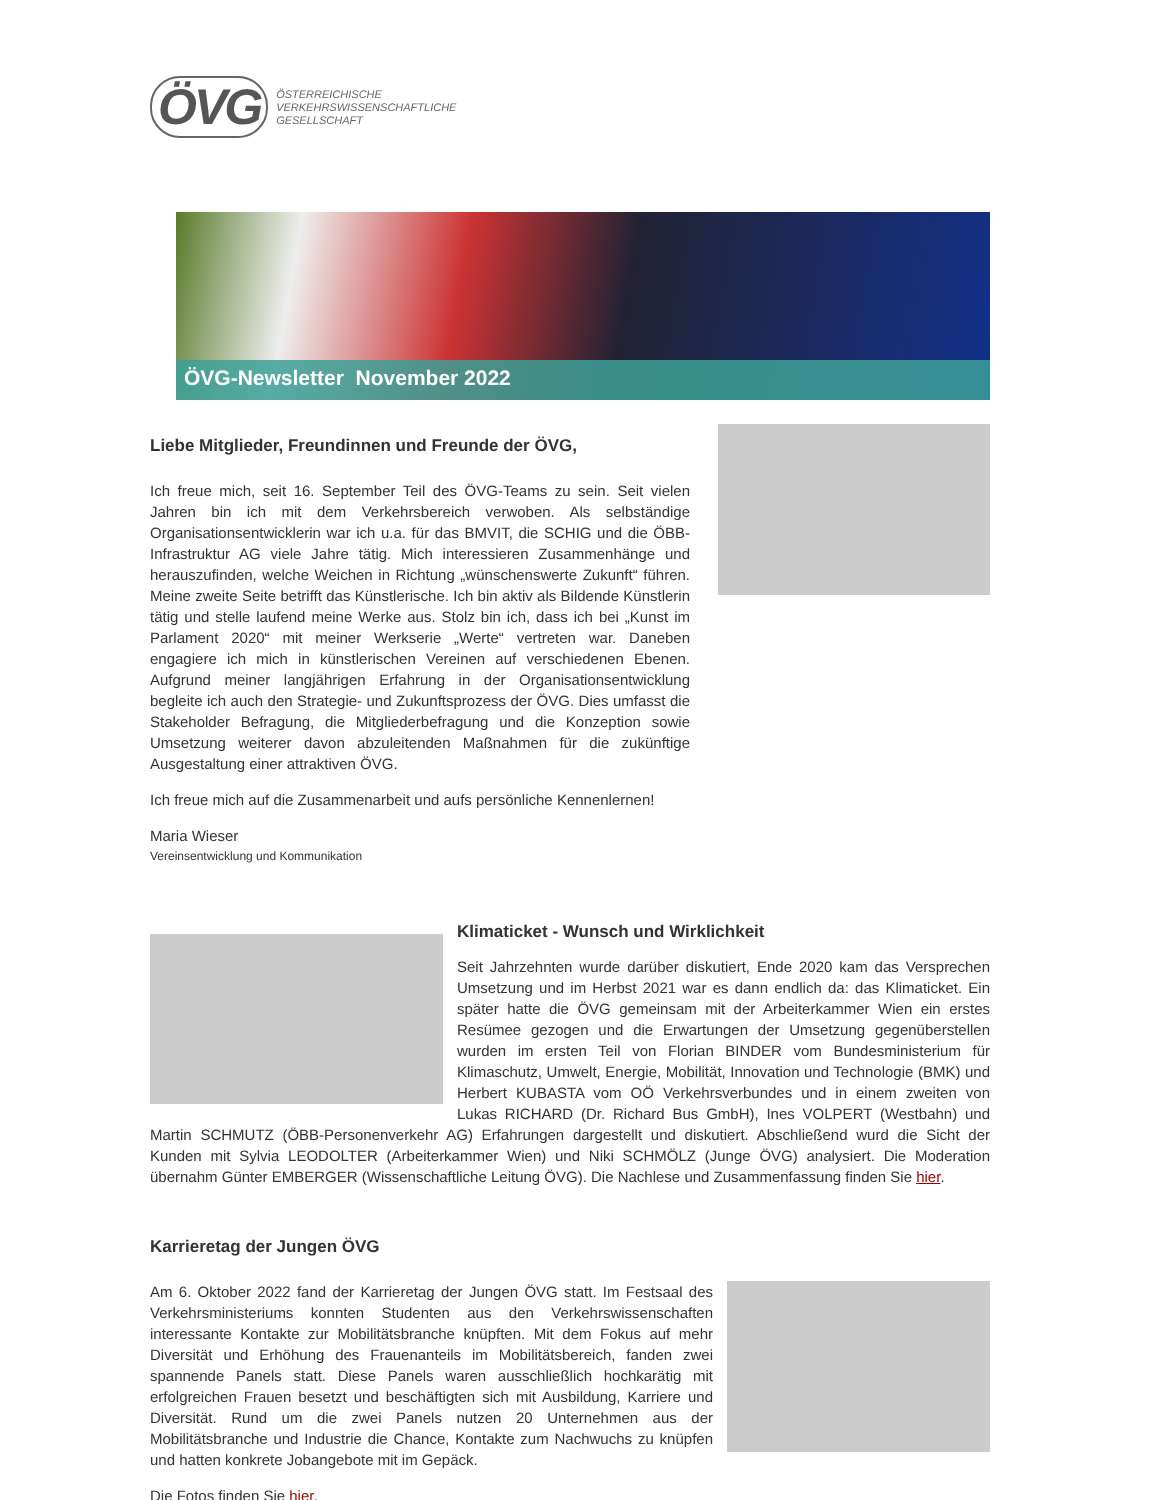ÖVG
ÖSTERREICHISCHE
VERKEHRSWISSENSCHAFTLICHE
GESELLSCHAFT
ÖVG-Newsletter November 2022
Liebe Mitglieder, Freundinnen und Freunde der ÖVG,
Ich freue mich, seit 16. September Teil des ÖVG-Teams zu sein. Seit vielen Jahren bin ich mit dem Verkehrsbereich verwoben. Als selbständige Organisationsentwicklerin war ich u.a. für das BMVIT, die SCHIG und die ÖBB-Infrastruktur AG viele Jahre tätig. Mich interessieren Zusammenhänge und herauszufinden, welche Weichen in Richtung „wünschenswerte Zukunft“ führen. Meine zweite Seite betrifft das Künstlerische. Ich bin aktiv als Bildende Künstlerin tätig und stelle laufend meine Werke aus. Stolz bin ich, dass ich bei „Kunst im Parlament 2020“ mit meiner Werkserie „Werte“ vertreten war. Daneben engagiere ich mich in künstlerischen Vereinen auf verschiedenen Ebenen. Aufgrund meiner langjährigen Erfahrung in der Organisationsentwicklung begleite ich auch den Strategie- und Zukunftsprozess der ÖVG. Dies umfasst die Stakeholder Befragung, die Mitgliederbefragung und die Konzeption sowie Umsetzung weiterer davon abzuleitenden Maßnahmen für die zukünftige Ausgestaltung einer attraktiven ÖVG.
Ich freue mich auf die Zusammenarbeit und aufs persönliche Kennenlernen!
Maria Wieser
Vereinsentwicklung und Kommunikation
Klimaticket - Wunsch und Wirklichkeit
Seit Jahrzehnten wurde darüber diskutiert, Ende 2020 kam das Versprechen Umsetzung und im Herbst 2021 war es dann endlich da: das Klimaticket. Ein später hatte die ÖVG gemeinsam mit der Arbeiterkammer Wien ein erstes Resümee gezogen und die Erwartungen der Umsetzung gegenüberstellen wurden im ersten Teil von Florian BINDER vom Bundesministerium für Klimaschutz, Umwelt, Energie, Mobilität, Innovation und Technologie (BMK) und Herbert KUBASTA vom OÖ Verkehrsverbundes und in einem zweiten von Lukas RICHARD (Dr. Richard Bus GmbH), Ines VOLPERT (Westbahn) und Martin SCHMUTZ (ÖBB-Personenverkehr AG) Erfahrungen dargestellt und diskutiert. Abschließend wurd die Sicht der Kunden mit Sylvia LEODOLTER (Arbeiterkammer Wien) und Niki SCHMÖLZ (Junge ÖVG) analysiert. Die Moderation übernahm Günter EMBERGER (Wissenschaftliche Leitung ÖVG). Die Nachlese und Zusammenfassung finden Sie hier.
Karrieretag der Jungen ÖVG
Am 6. Oktober 2022 fand der Karrieretag der Jungen ÖVG statt. Im Festsaal des Verkehrsministeriums konnten Studenten aus den Verkehrswissenschaften interessante Kontakte zur Mobilitätsbranche knüpften. Mit dem Fokus auf mehr Diversität und Erhöhung des Frauenanteils im Mobilitätsbereich, fanden zwei spannende Panels statt. Diese Panels waren ausschließlich hochkarätig mit erfolgreichen Frauen besetzt und beschäftigten sich mit Ausbildung, Karriere und Diversität. Rund um die zwei Panels nutzen 20 Unternehmen aus der Mobilitätsbranche und Industrie die Chance, Kontakte zum Nachwuchs zu knüpfen und hatten konkrete Jobangebote mit im Gepäck.
Die Fotos finden Sie hier.